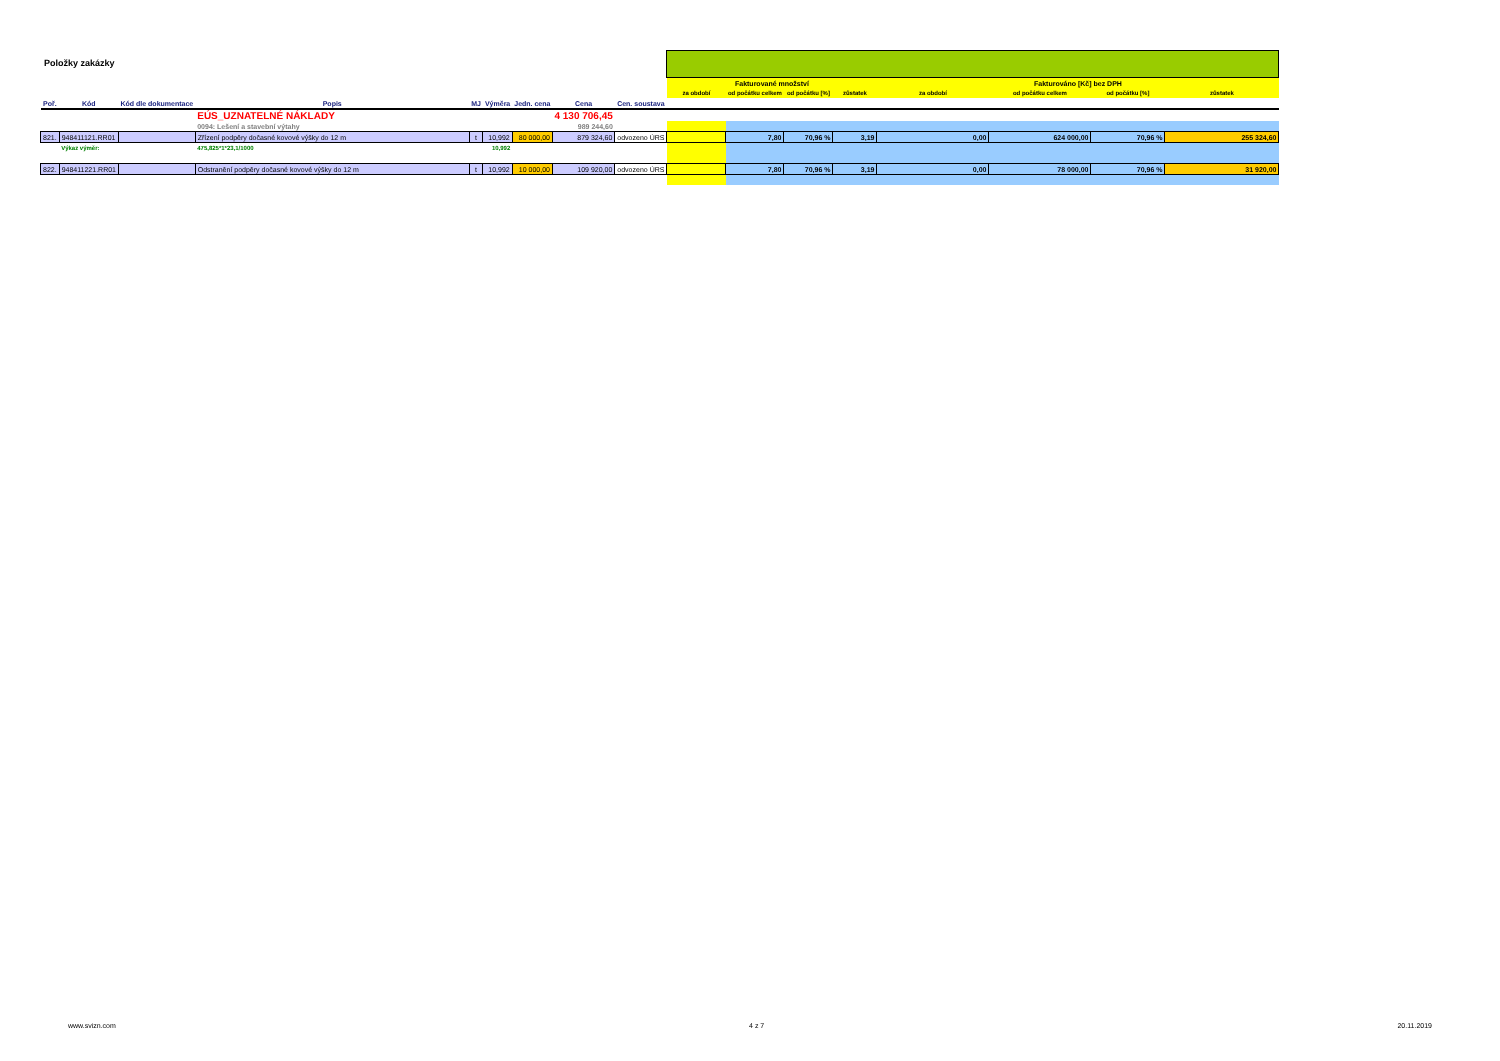Položky zakázky
| | | | | | | | | | Fakturované množství | | | | Fakturováno [Kč] bez DPH | | | |
| | | | | | | | | | za období | od počátku celkem | od počátku [%] | zůstatek | za období | od počátku celkem | od počátku [%] | zůstatek |
| Poř. | Kód | Kód dle dokumentace | Popis | MJ | Výměra | Jedn. cena | Cena | Cen. soustava | | | | | | | | |
| | | | EÚS_UZNATELNÉ NÁKLADY | | | | 4 130 706,45 | | | | | | | | | |
| | | | 0094: Lešení a stavební výtahy | | | | 989 244,60 | | | | | | | | | |
| 821. | 948411121.RR01 | | Zřízení podpěry dočasné kovové výšky do 12 m | t | 10,992 | 80 000,00 | 879 324,60 | odvozeno ÚRS | | 7,80 | 70,96 % | 3,19 | 0,00 | 624 000,00 | 70,96 % | 255 324,60 |
| | Výkaz výměr: | | 475,825*1*23,1/1000 | | 10,992 | | | | | | | | | | | |
| 822. | 948411221.RR01 | | Odstranění podpěry dočasné kovové výšky do 12 m | t | 10,992 | 10 000,00 | 109 920,00 | odvozeno ÚRS | | 7,80 | 70,96 % | 3,19 | 0,00 | 78 000,00 | 70,96 % | 31 920,00 |
www.svizn.com 4 z 7 20.11.2019